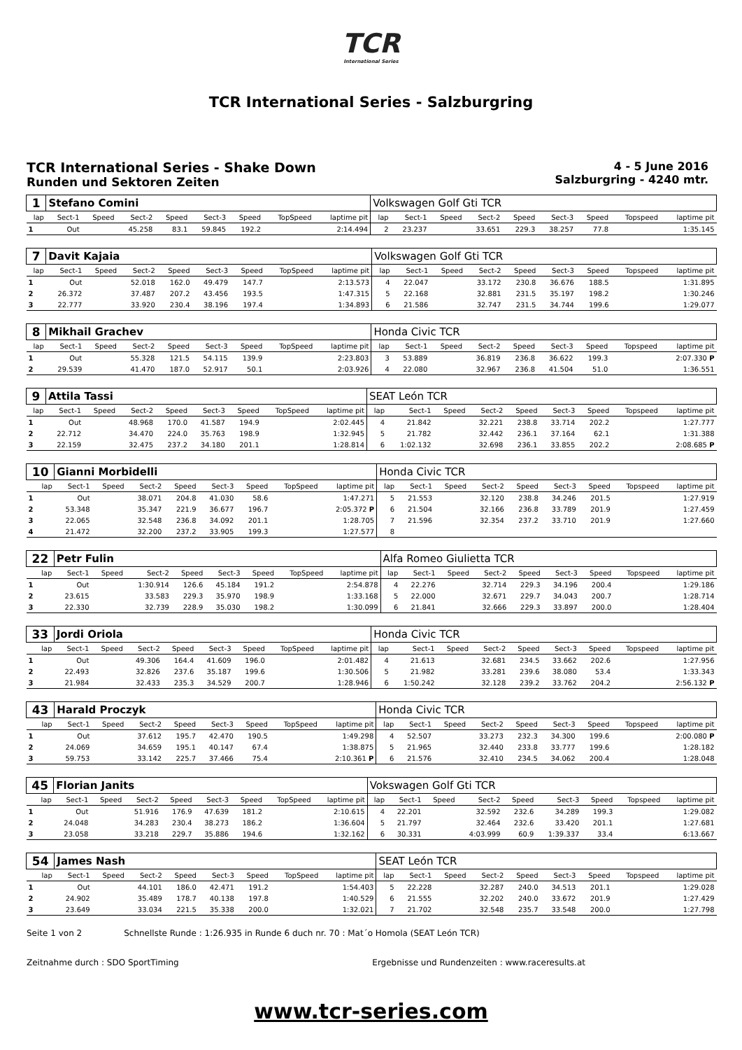TCR
International Series
TCR International Series - Salzburgring
TCR International Series - Shake Down
Runden und Sektoren Zeiten
4 - 5 June 2016
Salzburgring - 4240 mtr.
| 1 | Stefano Comini | | | | | | | | Volkswagen Golf Gti TCR | | | | | | | | |
| lap | Sect-1 | Speed | Sect-2 | Speed | Sect-3 | Speed | TopSpeed | laptime pit | lap | Sect-1 | Speed | Sect-2 | Speed | Sect-3 | Speed | Topspeed | laptime pit |
| 1 | Out | | 45.258 | 83.1 | 59.845 | 192.2 | | 2:14.494 | 2 | 23.237 | | 33.651 | 229.3 | 38.257 | 77.8 | | 1:35.145 |
| 7 | Davit Kajaia | | | | | | | | Volkswagen Golf Gti TCR | | | | | | | | |
| lap | Sect-1 | Speed | Sect-2 | Speed | Sect-3 | Speed | TopSpeed | laptime pit | lap | Sect-1 | Speed | Sect-2 | Speed | Sect-3 | Speed | Topspeed | laptime pit |
| 1 | Out | | 52.018 | 162.0 | 49.479 | 147.7 | | 2:13.573 | 4 | 22.047 | | 33.172 | 230.8 | 36.676 | 188.5 | | 1:31.895 |
| 2 | 26.372 | | 37.487 | 207.2 | 43.456 | 193.5 | | 1:47.315 | 5 | 22.168 | | 32.881 | 231.5 | 35.197 | 198.2 | | 1:30.246 |
| 3 | 22.777 | | 33.920 | 230.4 | 38.196 | 197.4 | | 1:34.893 | 6 | 21.586 | | 32.747 | 231.5 | 34.744 | 199.6 | | 1:29.077 |
| 8 | Mikhail Grachev | | | | | | | | Honda Civic TCR | | | | | | | | |
| lap | Sect-1 | Speed | Sect-2 | Speed | Sect-3 | Speed | TopSpeed | laptime pit | lap | Sect-1 | Speed | Sect-2 | Speed | Sect-3 | Speed | Topspeed | laptime pit |
| 1 | Out | | 55.328 | 121.5 | 54.115 | 139.9 | | 2:23.803 | 3 | 53.889 | | 36.819 | 236.8 | 36.622 | 199.3 | | 2:07.330 P |
| 2 | 29.539 | | 41.470 | 187.0 | 52.917 | 50.1 | | 2:03.926 | 4 | 22.080 | | 32.967 | 236.8 | 41.504 | 51.0 | | 1:36.551 |
| 9 | Attila Tassi | | | | | | | | SEAT León TCR | | | | | | | | |
| lap | Sect-1 | Speed | Sect-2 | Speed | Sect-3 | Speed | TopSpeed | laptime pit | lap | Sect-1 | Speed | Sect-2 | Speed | Sect-3 | Speed | Topspeed | laptime pit |
| 1 | Out | | 48.968 | 170.0 | 41.587 | 194.9 | | 2:02.445 | 4 | 21.842 | | 32.221 | 238.8 | 33.714 | 202.2 | | 1:27.777 |
| 2 | 22.712 | | 34.470 | 224.0 | 35.763 | 198.9 | | 1:32.945 | 5 | 21.782 | | 32.442 | 236.1 | 37.164 | 62.1 | | 1:31.388 |
| 3 | 22.159 | | 32.475 | 237.2 | 34.180 | 201.1 | | 1:28.814 | 6 | 1:02.132 | | 32.698 | 236.1 | 33.855 | 202.2 | | 2:08.685 P |
| 10 | Gianni Morbidelli | | | | | | | | Honda Civic TCR | | | | | | | | |
| lap | Sect-1 | Speed | Sect-2 | Speed | Sect-3 | Speed | TopSpeed | laptime pit | lap | Sect-1 | Speed | Sect-2 | Speed | Sect-3 | Speed | Topspeed | laptime pit |
| 1 | Out | | 38.071 | 204.8 | 41.030 | 58.6 | | 1:47.271 | 5 | 21.553 | | 32.120 | 238.8 | 34.246 | 201.5 | | 1:27.919 |
| 2 | 53.348 | | 35.347 | 221.9 | 36.677 | 196.7 | | 2:05.372 P | 6 | 21.504 | | 32.166 | 236.8 | 33.789 | 201.9 | | 1:27.459 |
| 3 | 22.065 | | 32.548 | 236.8 | 34.092 | 201.1 | | 1:28.705 | 7 | 21.596 | | 32.354 | 237.2 | 33.710 | 201.9 | | 1:27.660 |
| 4 | 21.472 | | 32.200 | 237.2 | 33.905 | 199.3 | | 1:27.577 | 8 | | | | | | | | |
| 22 | Petr Fulin | | | | | | | | Alfa Romeo Giulietta TCR | | | | | | | | |
| lap | Sect-1 | Speed | Sect-2 | Speed | Sect-3 | Speed | TopSpeed | laptime pit | lap | Sect-1 | Speed | Sect-2 | Speed | Sect-3 | Speed | Topspeed | laptime pit |
| 1 | Out | | 1:30.914 | 126.6 | 45.184 | 191.2 | | 2:54.878 | 4 | 22.276 | | 32.714 | 229.3 | 34.196 | 200.4 | | 1:29.186 |
| 2 | 23.615 | | 33.583 | 229.3 | 35.970 | 198.9 | | 1:33.168 | 5 | 22.000 | | 32.671 | 229.7 | 34.043 | 200.7 | | 1:28.714 |
| 3 | 22.330 | | 32.739 | 228.9 | 35.030 | 198.2 | | 1:30.099 | 6 | 21.841 | | 32.666 | 229.3 | 33.897 | 200.0 | | 1:28.404 |
| 33 | Jordi Oriola | | | | | | | | Honda Civic TCR | | | | | | | | |
| lap | Sect-1 | Speed | Sect-2 | Speed | Sect-3 | Speed | TopSpeed | laptime pit | lap | Sect-1 | Speed | Sect-2 | Speed | Sect-3 | Speed | Topspeed | laptime pit |
| 1 | Out | | 49.306 | 164.4 | 41.609 | 196.0 | | 2:01.482 | 4 | 21.613 | | 32.681 | 234.5 | 33.662 | 202.6 | | 1:27.956 |
| 2 | 22.493 | | 32.826 | 237.6 | 35.187 | 199.6 | | 1:30.506 | 5 | 21.982 | | 33.281 | 239.6 | 38.080 | 53.4 | | 1:33.343 |
| 3 | 21.984 | | 32.433 | 235.3 | 34.529 | 200.7 | | 1:28.946 | 6 | 1:50.242 | | 32.128 | 239.2 | 33.762 | 204.2 | | 2:56.132 P |
| 43 | Harald Proczyk | | | | | | | | Honda Civic TCR | | | | | | | | |
| lap | Sect-1 | Speed | Sect-2 | Speed | Sect-3 | Speed | TopSpeed | laptime pit | lap | Sect-1 | Speed | Sect-2 | Speed | Sect-3 | Speed | Topspeed | laptime pit |
| 1 | Out | | 37.612 | 195.7 | 42.470 | 190.5 | | 1:49.298 | 4 | 52.507 | | 33.273 | 232.3 | 34.300 | 199.6 | | 2:00.080 P |
| 2 | 24.069 | | 34.659 | 195.1 | 40.147 | 67.4 | | 1:38.875 | 5 | 21.965 | | 32.440 | 233.8 | 33.777 | 199.6 | | 1:28.182 |
| 3 | 59.753 | | 33.142 | 225.7 | 37.466 | 75.4 | | 2:10.361 P | 6 | 21.576 | | 32.410 | 234.5 | 34.062 | 200.4 | | 1:28.048 |
| 45 | Florian Janits | | | | | | | | Vokswagen Golf Gti TCR | | | | | | | | |
| lap | Sect-1 | Speed | Sect-2 | Speed | Sect-3 | Speed | TopSpeed | laptime pit | lap | Sect-1 | Speed | Sect-2 | Speed | Sect-3 | Speed | Topspeed | laptime pit |
| 1 | Out | | 51.916 | 176.9 | 47.639 | 181.2 | | 2:10.615 | 4 | 22.201 | | 32.592 | 232.6 | 34.289 | 199.3 | | 1:29.082 |
| 2 | 24.048 | | 34.283 | 230.4 | 38.273 | 186.2 | | 1:36.604 | 5 | 21.797 | | 32.464 | 232.6 | 33.420 | 201.1 | | 1:27.681 |
| 3 | 23.058 | | 33.218 | 229.7 | 35.886 | 194.6 | | 1:32.162 | 6 | 30.331 | | 4:03.999 | 60.9 | 1:39.337 | 33.4 | | 6:13.667 |
| 54 | James Nash | | | | | | | | SEAT León TCR | | | | | | | | |
| lap | Sect-1 | Speed | Sect-2 | Speed | Sect-3 | Speed | TopSpeed | laptime pit | lap | Sect-1 | Speed | Sect-2 | Speed | Sect-3 | Speed | Topspeed | laptime pit |
| 1 | Out | | 44.101 | 186.0 | 42.471 | 191.2 | | 1:54.403 | 5 | 22.228 | | 32.287 | 240.0 | 34.513 | 201.1 | | 1:29.028 |
| 2 | 24.902 | | 35.489 | 178.7 | 40.138 | 197.8 | | 1:40.529 | 6 | 21.555 | | 32.202 | 240.0 | 33.672 | 201.9 | | 1:27.429 |
| 3 | 23.649 | | 33.034 | 221.5 | 35.338 | 200.0 | | 1:32.021 | 7 | 21.702 | | 32.548 | 235.7 | 33.548 | 200.0 | | 1:27.798 |
Seite 1 von 2 Schnellste Runde : 1:26.935 in Runde 6 duch nr. 70 : Mat´o Homola (SEAT León TCR)
Zeitnahme durch : SDO SportTiming Ergebnisse und Rundenzeiten : www.raceresults.at
www.tcr-series.com